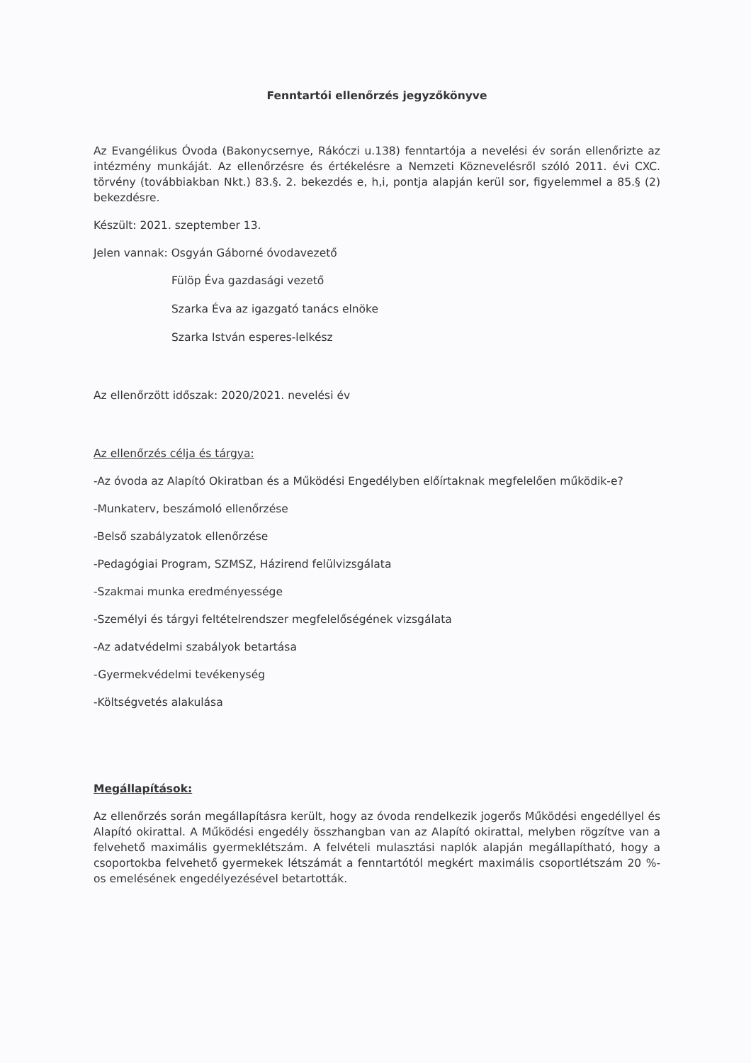Fenntartói ellenőrzés jegyzőkönyve
Az Evangélikus Óvoda (Bakonycsernye, Rákóczi u.138) fenntartója a nevelési év során ellenőrizte az intézmény munkáját. Az ellenőrzésre és értékelésre a Nemzeti Köznevelésről szóló 2011. évi CXC. törvény (továbbiakban Nkt.) 83.§. 2. bekezdés e, h,i, pontja alapján kerül sor, figyelemmel a 85.§ (2) bekezdésre.
Készült: 2021. szeptember 13.
Jelen vannak: Osgyán Gáborné óvodavezető
Fülöp Éva gazdasági vezető
Szarka Éva az igazgató tanács elnöke
Szarka István esperes-lelkész
Az ellenőrzött időszak: 2020/2021. nevelési év
Az ellenőrzés célja és tárgya:
-Az óvoda az Alapító Okiratban és a Működési Engedélyben előírtaknak megfelelően működik-e?
-Munkaterv, beszámoló ellenőrzése
-Belső szabályzatok ellenőrzése
-Pedagógiai Program, SZMSZ, Házirend felülvizsgálata
-Szakmai munka eredményessége
-Személyi és tárgyi feltételrendszer megfelelőségének vizsgálata
-Az adatvédelmi szabályok betartása
-Gyermekvédelmi tevékenység
-Költségvetés alakulása
Megállapítások:
Az ellenőrzés során megállapításra került, hogy az óvoda rendelkezik jogerős Működési engedéllyel és Alapító okirattal. A Működési engedély összhangban van az Alapító okirattal, melyben rögzítve van a felvehető maximális gyermeklétszám. A felvételi mulasztási naplók alapján megállapítható, hogy a csoportokba felvehető gyermekek létszámát a fenntartótól megkért maximális csoportlétszám 20 %-os emelésének engedélyezésével betartották.